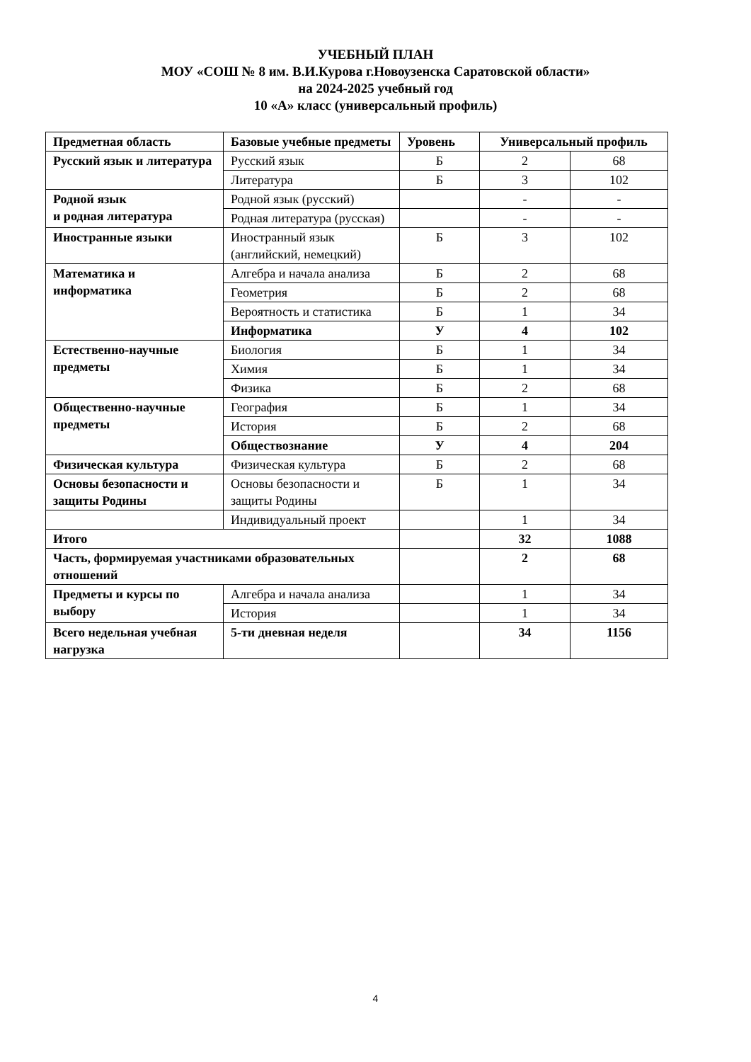УЧЕБНЫЙ ПЛАН
МОУ «СОШ № 8 им. В.И.Курова г.Новоузенска Саратовской области»
на 2024-2025 учебный год
10 «А» класс (универсальный профиль)
| Предметная область | Базовые учебные предметы | Уровень | Универсальный профиль | |
| --- | --- | --- | --- | --- |
| Русский язык и литература | Русский язык | Б | 2 | 68 |
| | Литература | Б | 3 | 102 |
| Родной язык и родная литература | Родной язык (русский) | | - | - |
| | Родная литература (русская) | | - | - |
| Иностранные языки | Иностранный язык (английский, немецкий) | Б | 3 | 102 |
| Математика и информатика | Алгебра и начала анализа | Б | 2 | 68 |
| | Геометрия | Б | 2 | 68 |
| | Вероятность и статистика | Б | 1 | 34 |
| | Информатика | У | 4 | 102 |
| Естественно-научные предметы | Биология | Б | 1 | 34 |
| | Химия | Б | 1 | 34 |
| | Физика | Б | 2 | 68 |
| Общественно-научные предметы | География | Б | 1 | 34 |
| | История | Б | 2 | 68 |
| | Обществознание | У | 4 | 204 |
| Физическая культура | Физическая культура | Б | 2 | 68 |
| Основы безопасности и защиты Родины | Основы безопасности и защиты Родины | Б | 1 | 34 |
| | Индивидуальный проект | | 1 | 34 |
| Итого | | | 32 | 1088 |
| Часть, формируемая участниками образовательных отношений | | | 2 | 68 |
| Предметы и курсы по выбору | Алгебра и начала анализа | | 1 | 34 |
| | История | | 1 | 34 |
| Всего недельная учебная нагрузка | 5-ти дневная неделя | | 34 | 1156 |
4